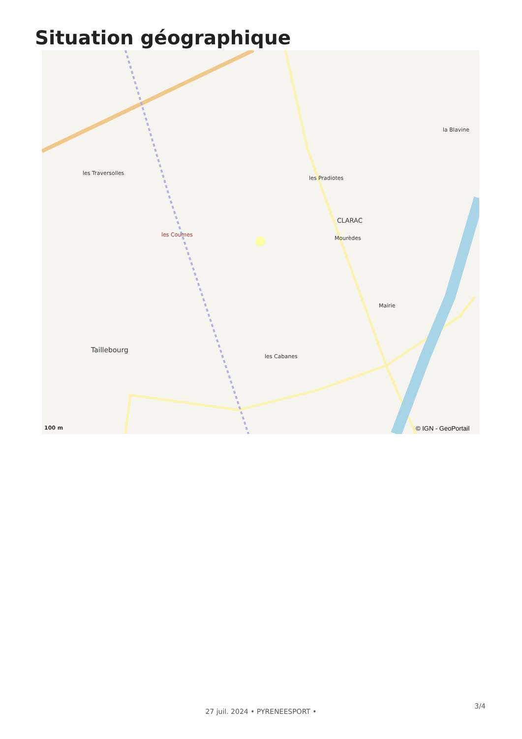Situation géographique
les Traversolles
CLARAC
Mourèdes
les Pradiotes
les Coumes
Taillebourg
les Cabanes
la Blavine
Mairie
100 m © IGN - GeoPortail
3/4
27 juil. 2024 • PYRENEESPORT •